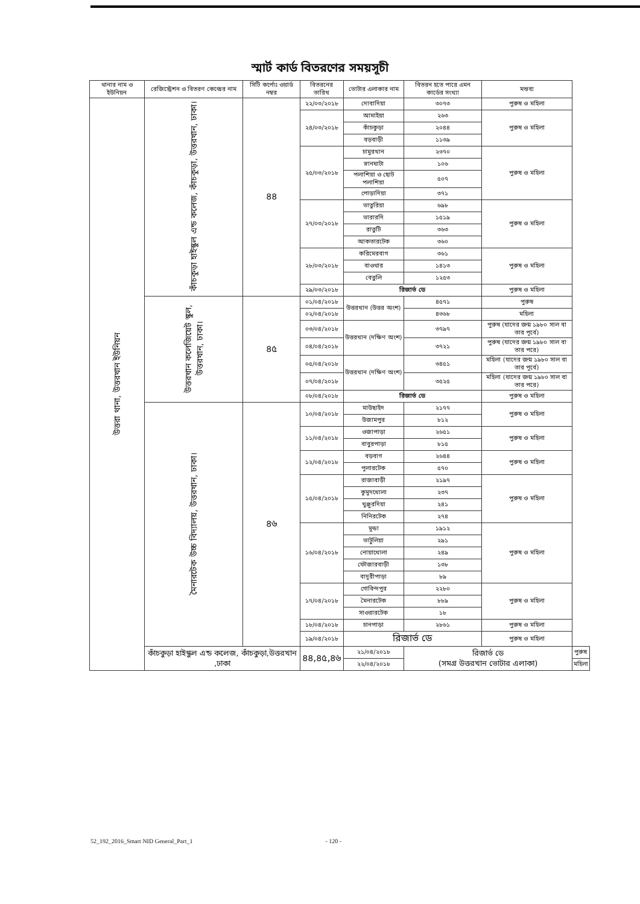স্মার্ট কার্ড বিতরণের সময়সূচী
| থানার নাম ও ইউনিয়ন | রেজিস্ট্রেশন ও বিতরণ কেন্দ্রের নাম | সিটি কর্পোঃ ওয়ার্ড নম্বর | বিতরনের তারিখ | ভোটার এলাকার নাম | বিতরন হতে পারে এমন কার্ডের সংখ্যা | মন্তব্য | |
| --- | --- | --- | --- | --- | --- | --- | --- |
| উত্তরা থানা, উত্তরখান ইউনিয়ন | কাঁচকুড়া হাইস্কুল এন্ড কলেজ, কাঁচকুড়া, উত্তরখান, ঢাকা। | ৪৪ | ২২/০৩/২০১৮ | দোবাদিয়া | ৩০৭৩ | পুরুষ ও মহিলা | |
| | | | ২৪/০৩/২০১৮ | আমাইয়া | ২৬৩ | পুরুষ ও মহিলা | |
| | | | | কাঁচকুড়া | ২০৪৪ | | |
| | | | | বড়বাড়ী | ১১৩৯ | | |
| | | | ২৫/০৩/২০১৮ | চামুরখান | ২৩৭০ | পুরুষ ও মহিলা | |
| | | | | স্নানঘাটা | ১০৬ | | |
| | | | | পলাশিয়া ও ছোট পলাশিয়া | ৫০৭ | | |
| | | | | পোড়াদিয়া | ৩৭১ | | |
| | | | ২৭/০৩/২০১৮ | ভাতুরিয়া | ৬৯৮ | পুরুষ ও মহিলা | |
| | | | | ভারারদি | ১৫১৯ | | |
| | | | | রাতুটি | ৩৬৩ | | |
| | | | | আকতারটেক | ৩৬০ | | |
| | | | ২৮/০৩/২০১৮ | করিমেরবাগ | ৩৬১ | পুরুষ ও মহিলা | |
| | | | | বাওথার | ১৪১৩ | | |
| | | | | বেতুলি | ১২৫৩ | | |
| | | | ২৯/০৩/২০১৮ | রিজার্ভ ডে | | পুরুষ ও মহিলা | |
| | উত্তরখান কলেজিয়েট স্কুল, উত্তরখান, ঢাকা। | ৪৫ | ০১/০৪/২০১৮ | উত্তরখান (উত্তর অংশ) | ৪৫৭১ | পুরুষ | |
| | | | ০২/০৪/২০১৮ | | ৪৩৬৮ | মহিলা | |
| | | | ০৩/০৪/২০১৮ | উত্তরখান (দক্ষিণ অংশ) | ৩৭৯৭ | পুরুষ (যাদের জন্ম ১৯৮০ সাল বা তার পূর্বে) | |
| | | | ০৪/০৪/২০১৮ | | ৩৭২১ | পুরুষ (যাদের জন্ম ১৯৮০ সাল বা তার পরে) | |
| | | | ০৫/০৪/২০১৮ | উত্তরখান (দক্ষিণ অংশ) | ৩৪৫১ | মহিলা (যাদের জন্ম ১৯৮০ সাল বা তার পূর্বে) | |
| | | | ০৭/০৪/২০১৮ | | ৩৫২৫ | মহিলা (যাদের জন্ম ১৯৮০ সাল বা তার পরে) | |
| | | | ০৮/০৪/২০১৮ | রিজার্ভ ডে | | পুরুষ ও মহিলা | |
| | মৈনারটেক উচ্চ বিদ্যালয়, উত্তরখান, ঢাকা। | ৪৬ | ১০/০৪/২০১৮ | মাউছাইদ | ২১৭৭ | পুরুষ ও মহিলা | |
| | | | | উজামপুর | ৮১২ | | |
| | | | ১১/০৪/২০১৮ | ওজাপাড়া | ২৬৫১ | পুরুষ ও মহিলা | |
| | | | | বাবুরপাড়া | ৮১৫ | | |
| | | | ১২/০৪/২০১৮ | বড়বাগ | ২৬৪৪ | পুরুষ ও মহিলা | |
| | | | | পুলারটেক | ৫৭০ | | |
| | | | ১৫/০৪/২০১৮ | রাজাবাড়ী | ২১৯৭ | পুরুষ ও মহিলা | |
| | | | | কুমুদখোলা | ২৩৭ | | |
| | | | | খুঞ্জুরদিয়া | ২৪১ | | |
| | | | | নিনিরটেক | ২৭৪ | | |
| | | | ১৬/০৪/২০১৮ | মুন্ডা | ১৯১২ | পুরুষ ও মহিলা | |
| | | | | ভাটুলিয়া | ২৯১ | | |
| | | | | নোয়াখোলা | ২৪৯ | | |
| | | | | ফৌজারবাড়ী | ১৩৮ | | |
| | | | | বাদুরীপাড়া | ৮৯ | | |
| | | | ১৭/০৪/২০১৮ | গোবিন্দপুর | ২২৮০ | পুরুষ ও মহিলা | |
| | | | | মৈনারটেক | ৮৮৯ | | |
| | | | | সাওরারটেক | ১৮ | | |
| | | | ১৮/০৪/২০১৮ | চানপাড়া | ২৮৬১ | পুরুষ ও মহিলা | |
| | | | ১৯/০৪/২০১৮ | রিজার্ভ ডে | | পুরুষ ও মহিলা | |
| | কাঁচকুড়া হাইস্কুল এন্ড কলেজ, কাঁচকুড়া,উত্তরখান ,ঢাকা | | ৪৪,৪৫,৪৬ | ২১/০৪/২০১৮ | রিজার্ভ ডে (সমগ্র উত্তরখান ভোটার এলাকা) | | পুরুষ |
| | | | | ২২/০৪/২০১৮ | | | মহিলা |
52_192_2016_Smart NID General_Part_1 - 120 -